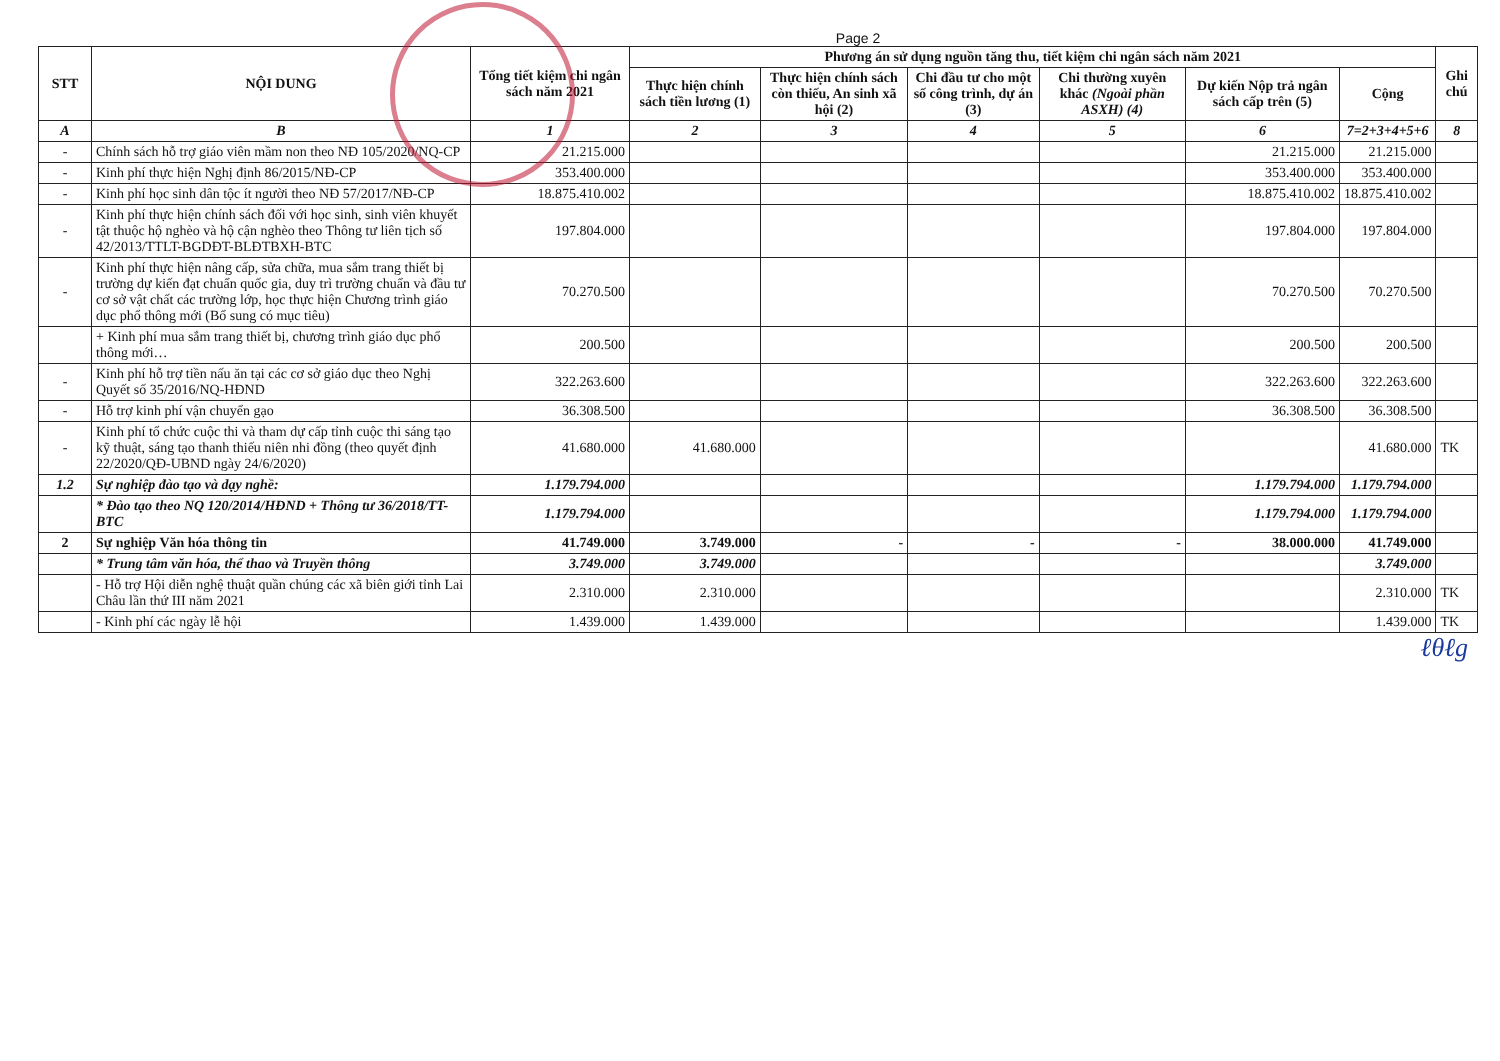Page 2
| STT | NỘI DUNG | Tổng tiết kiệm chi ngân sách năm 2021 | Phương án sử dụng nguồn tăng thu, tiết kiệm chi ngân sách năm 2021 | | | | | | Ghi chú |
| --- | --- | --- | --- | --- | --- | --- | --- | --- | --- |
| | | | Thực hiện chính sách tiền lương (1) | Thực hiện chính sách còn thiếu, An sinh xã hội (2) | Chi đầu tư cho một số công trình, dự án (3) | Chi thường xuyên khác (Ngoài phần ASXH) (4) | Dự kiến Nộp trả ngân sách cấp trên (5) | Cộng | |
| A | B | 1 | 2 | 3 | 4 | 5 | 6 | 7=2+3+4+5+6 | 8 |
| - | Chính sách hỗ trợ giáo viên mầm non theo NĐ 105/2020/NQ-CP | 21.215.000 | | | | | 21.215.000 | 21.215.000 | |
| - | Kinh phí thực hiện Nghị định 86/2015/NĐ-CP | 353.400.000 | | | | | 353.400.000 | 353.400.000 | |
| - | Kinh phí học sinh dân tộc ít người theo NĐ 57/2017/NĐ-CP | 18.875.410.002 | | | | | 18.875.410.002 | 18.875.410.002 | |
| - | Kinh phí thực hiện chính sách đối với học sinh, sinh viên khuyết tật thuộc hộ nghèo và hộ cận nghèo theo Thông tư liên tịch số 42/2013/TTLT-BGDĐT-BLĐTBXH-BTC | 197.804.000 | | | | | 197.804.000 | 197.804.000 | |
| - | Kinh phí thực hiện nâng cấp, sửa chữa, mua sắm trang thiết bị trường dự kiến đạt chuẩn quốc gia, duy trì trường chuẩn và đầu tư cơ sở vật chất các trường lớp, học thực hiện Chương trình giáo dục phổ thông mới (Bổ sung có mục tiêu) | 70.270.500 | | | | | 70.270.500 | 70.270.500 | |
| | + Kinh phí mua sắm trang thiết bị, chương trình giáo dục phổ thông mới… | 200.500 | | | | | 200.500 | 200.500 | |
| - | Kinh phí hỗ trợ tiền nấu ăn tại các cơ sở giáo dục theo Nghị Quyết số 35/2016/NQ-HĐND | 322.263.600 | | | | | 322.263.600 | 322.263.600 | |
| - | Hỗ trợ kinh phí vận chuyển gạo | 36.308.500 | | | | | 36.308.500 | 36.308.500 | |
| - | Kinh phí tổ chức cuộc thi và tham dự cấp tỉnh cuộc thi sáng tạo kỹ thuật, sáng tạo thanh thiếu niên nhi đồng (theo quyết định 22/2020/QĐ-UBND ngày 24/6/2020) | 41.680.000 | 41.680.000 | | | | | 41.680.000 | TK |
| 1.2 | Sự nghiệp đào tạo và dạy nghề: | 1.179.794.000 | | | | | 1.179.794.000 | 1.179.794.000 | |
| | * Đào tạo theo NQ 120/2014/HĐND + Thông tư 36/2018/TT-BTC | 1.179.794.000 | | | | | 1.179.794.000 | 1.179.794.000 | |
| 2 | Sự nghiệp Văn hóa thông tin | 41.749.000 | 3.749.000 | - | - | - | 38.000.000 | 41.749.000 | |
| | * Trung tâm văn hóa, thể thao và Truyền thông | 3.749.000 | 3.749.000 | | | | | 3.749.000 | |
| | - Hỗ trợ Hội diễn nghệ thuật quần chúng các xã biên giới tỉnh Lai Châu lần thứ III năm 2021 | 2.310.000 | 2.310.000 | | | | | 2.310.000 | TK |
| | - Kinh phí các ngày lễ hội | 1.439.000 | 1.439.000 | | | | | 1.439.000 | TK |
ℓθℓg